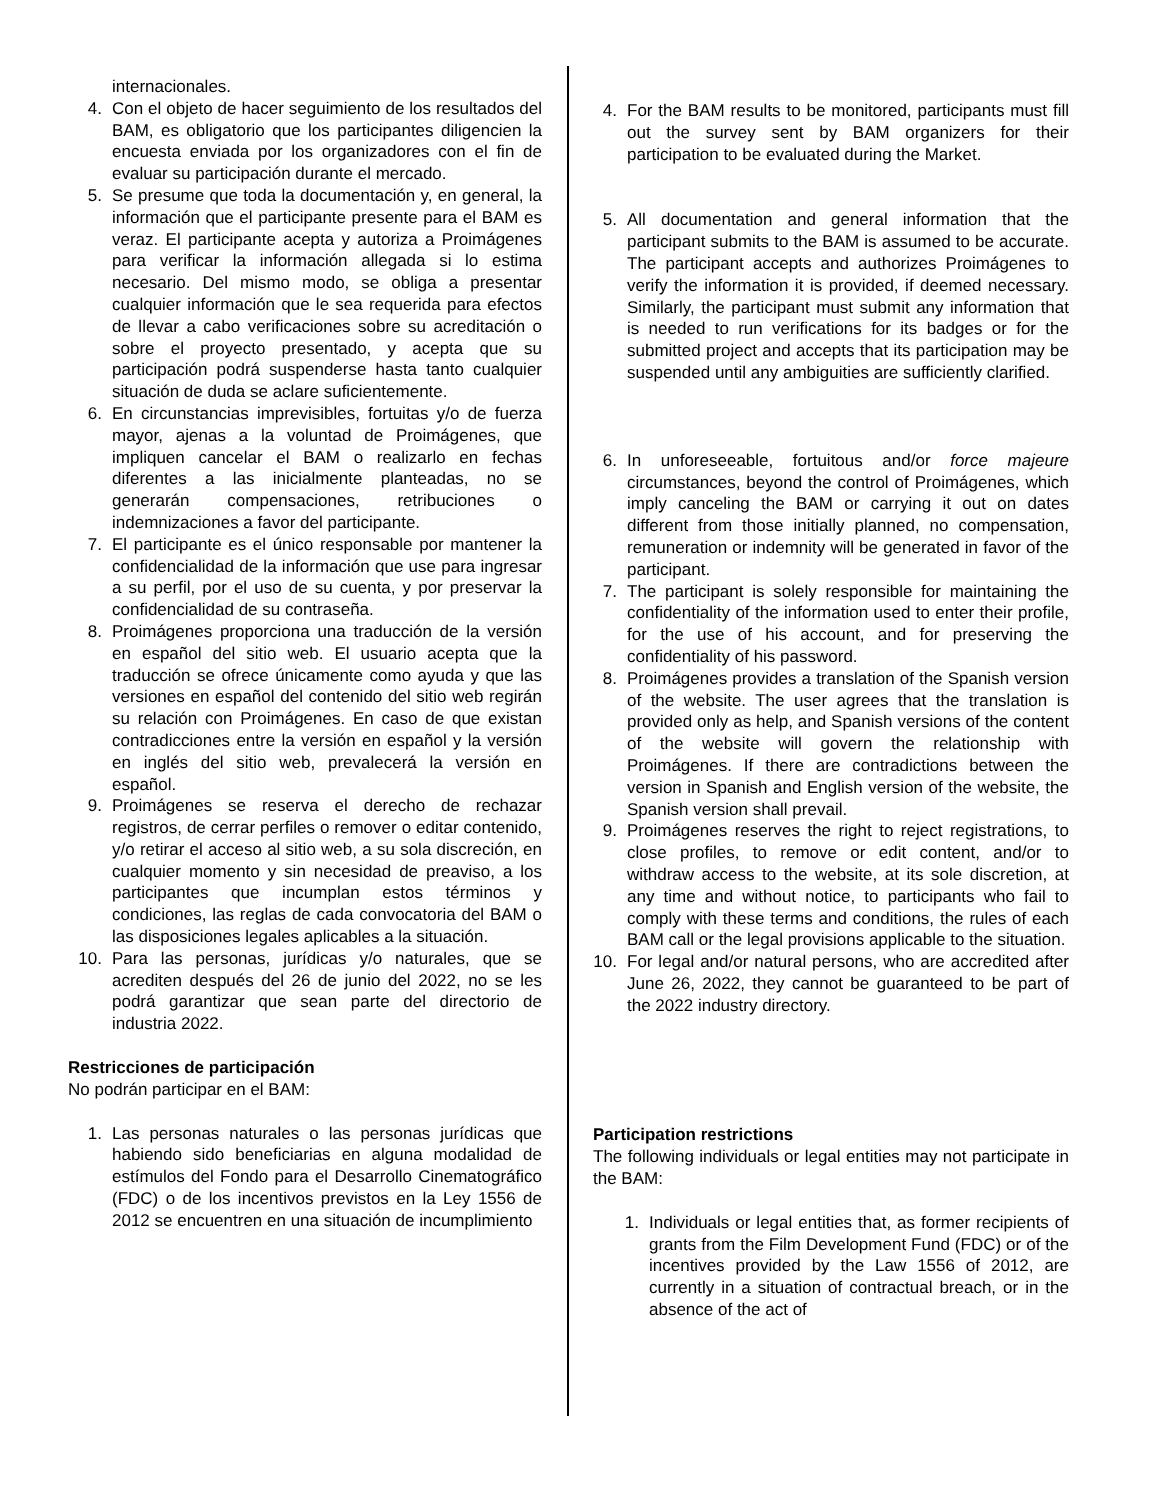internacionales.
4. Con el objeto de hacer seguimiento de los resultados del BAM, es obligatorio que los participantes diligencien la encuesta enviada por los organizadores con el fin de evaluar su participación durante el mercado.
5. Se presume que toda la documentación y, en general, la información que el participante presente para el BAM es veraz. El participante acepta y autoriza a Proimágenes para verificar la información allegada si lo estima necesario. Del mismo modo, se obliga a presentar cualquier información que le sea requerida para efectos de llevar a cabo verificaciones sobre su acreditación o sobre el proyecto presentado, y acepta que su participación podrá suspenderse hasta tanto cualquier situación de duda se aclare suficientemente.
6. En circunstancias imprevisibles, fortuitas y/o de fuerza mayor, ajenas a la voluntad de Proimágenes, que impliquen cancelar el BAM o realizarlo en fechas diferentes a las inicialmente planteadas, no se generarán compensaciones, retribuciones o indemnizaciones a favor del participante.
7. El participante es el único responsable por mantener la confidencialidad de la información que use para ingresar a su perfil, por el uso de su cuenta, y por preservar la confidencialidad de su contraseña.
8. Proimágenes proporciona una traducción de la versión en español del sitio web. El usuario acepta que la traducción se ofrece únicamente como ayuda y que las versiones en español del contenido del sitio web regirán su relación con Proimágenes. En caso de que existan contradicciones entre la versión en español y la versión en inglés del sitio web, prevalecerá la versión en español.
9. Proimágenes se reserva el derecho de rechazar registros, de cerrar perfiles o remover o editar contenido, y/o retirar el acceso al sitio web, a su sola discreción, en cualquier momento y sin necesidad de preaviso, a los participantes que incumplan estos términos y condiciones, las reglas de cada convocatoria del BAM o las disposiciones legales aplicables a la situación.
10. Para las personas, jurídicas y/o naturales, que se acrediten después del 26 de junio del 2022, no se les podrá garantizar que sean parte del directorio de industria 2022.
Restricciones de participación
No podrán participar en el BAM:
1. Las personas naturales o las personas jurídicas que habiendo sido beneficiarias en alguna modalidad de estímulos del Fondo para el Desarrollo Cinematográfico (FDC) o de los incentivos previstos en la Ley 1556 de 2012 se encuentren en una situación de incumplimiento
4. For the BAM results to be monitored, participants must fill out the survey sent by BAM organizers for their participation to be evaluated during the Market.
5. All documentation and general information that the participant submits to the BAM is assumed to be accurate. The participant accepts and authorizes Proimágenes to verify the information it is provided, if deemed necessary. Similarly, the participant must submit any information that is needed to run verifications for its badges or for the submitted project and accepts that its participation may be suspended until any ambiguities are sufficiently clarified.
6. In unforeseeable, fortuitous and/or force majeure circumstances, beyond the control of Proimágenes, which imply canceling the BAM or carrying it out on dates different from those initially planned, no compensation, remuneration or indemnity will be generated in favor of the participant.
7. The participant is solely responsible for maintaining the confidentiality of the information used to enter their profile, for the use of his account, and for preserving the confidentiality of his password.
8. Proimágenes provides a translation of the Spanish version of the website. The user agrees that the translation is provided only as help, and Spanish versions of the content of the website will govern the relationship with Proimágenes. If there are contradictions between the version in Spanish and English version of the website, the Spanish version shall prevail.
9. Proimágenes reserves the right to reject registrations, to close profiles, to remove or edit content, and/or to withdraw access to the website, at its sole discretion, at any time and without notice, to participants who fail to comply with these terms and conditions, the rules of each BAM call or the legal provisions applicable to the situation.
10. For legal and/or natural persons, who are accredited after June 26, 2022, they cannot be guaranteed to be part of the 2022 industry directory.
Participation restrictions
The following individuals or legal entities may not participate in the BAM:
1. Individuals or legal entities that, as former recipients of grants from the Film Development Fund (FDC) or of the incentives provided by the Law 1556 of 2012, are currently in a situation of contractual breach, or in the absence of the act of